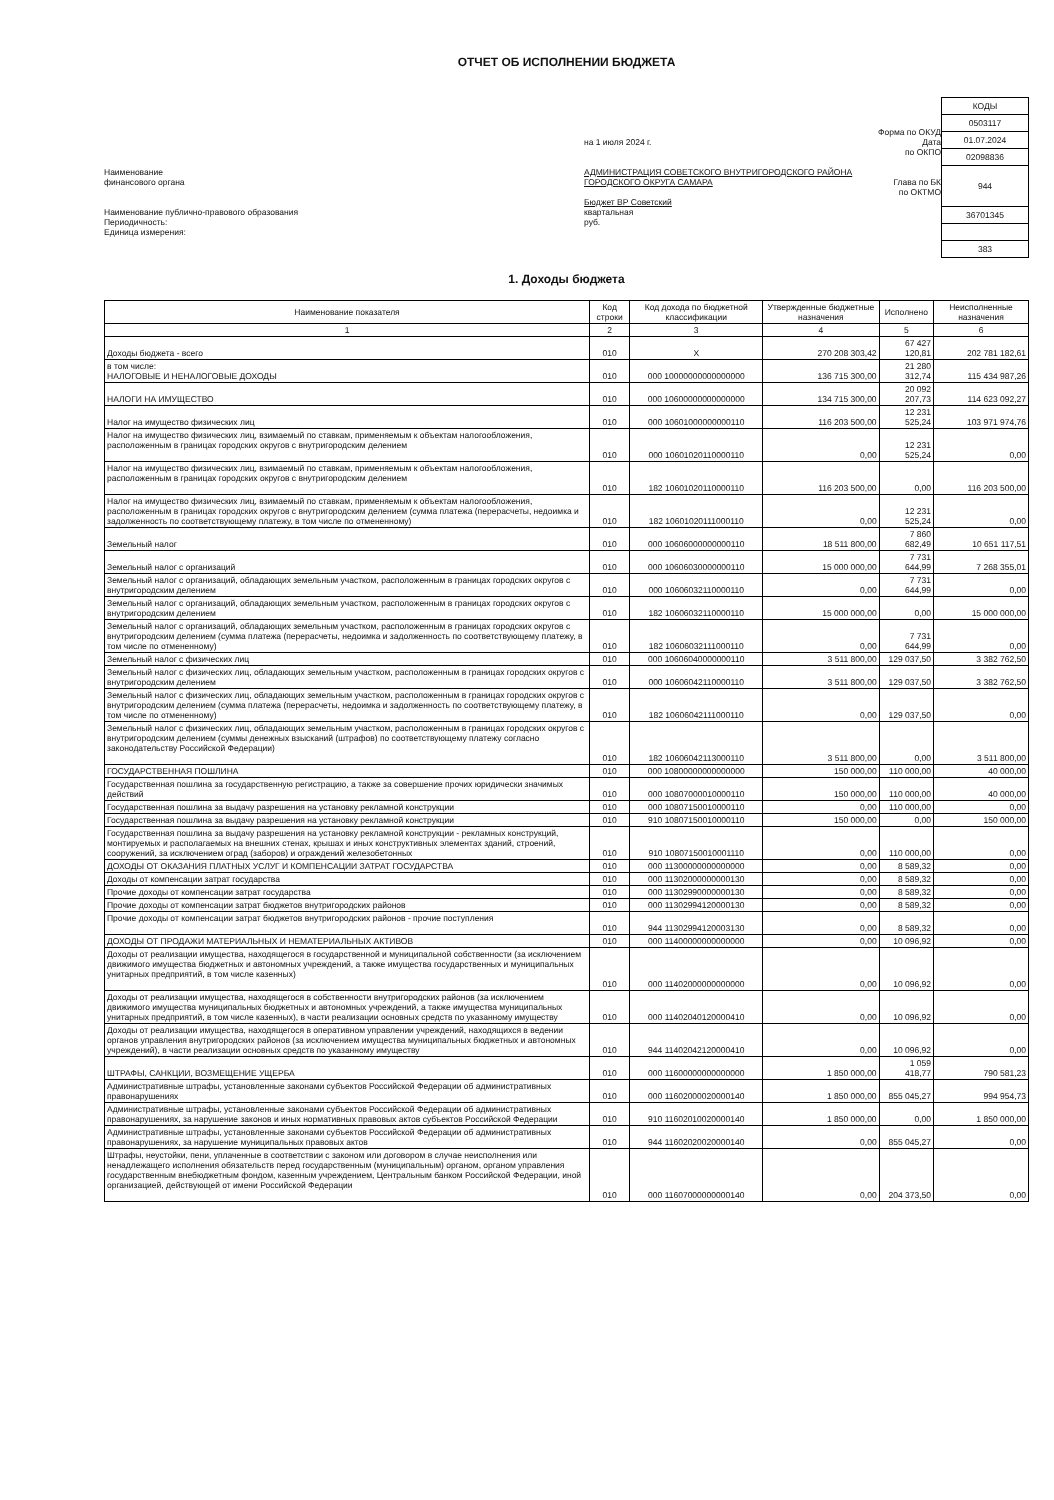ОТЧЕТ ОБ ИСПОЛНЕНИИ БЮДЖЕТА
Наименование
финансового органа
Наименование публично-правового образования
Периодичность:
Единица измерения:
на 1 июля 2024 г.
АДМИНИСТРАЦИЯ СОВЕТСКОГО ВНУТРИГОРОДСКОГО РАЙОНА ГОРОДСКОГО ОКРУГА САМАРА
Бюджет ВР Советский
квартальная
руб.
Форма по ОКУД
Дата
по ОКПО
Глава по БК
по ОКТМО
| КОДЫ |
| 0503117 |
| 01.07.2024 |
| 02098836 |
| 944 |
| 36701345 |
| 383 |
1. Доходы бюджета
| Наименование показателя | Код строки | Код дохода по бюджетной классификации | Утвержденные бюджетные назначения | Исполнено | Неисполненные назначения |
| --- | --- | --- | --- | --- | --- |
| 1 | 2 | 3 | 4 | 5 | 6 |
| Доходы бюджета - всего | 010 | X | 270 208 303,42 | 67 427 120,81 | 202 781 182,61 |
| в том числе: НАЛОГОВЫЕ И НЕНАЛОГОВЫЕ ДОХОДЫ | 010 | 000 10000000000000000 | 136 715 300,00 | 21 280 312,74 | 115 434 987,26 |
| НАЛОГИ НА ИМУЩЕСТВО | 010 | 000 10600000000000000 | 134 715 300,00 | 20 092 207,73 | 114 623 092,27 |
| Налог на имущество физических лиц | 010 | 000 10601000000000110 | 116 203 500,00 | 12 231 525,24 | 103 971 974,76 |
| Налог на имущество физических лиц, взимаемый по ставкам, применяемым к объектам налогообложения, расположенным в границах городских округов с внутригородским делением | 010 | 000 10601020110000110 | 0,00 | 12 231 525,24 | 0,00 |
| Налог на имущество физических лиц, взимаемый по ставкам, применяемым к объектам налогообложения, расположенным в границах городских округов с внутригородским делением | 010 | 182 10601020110000110 | 116 203 500,00 | 0,00 | 116 203 500,00 |
| Налог на имущество физических лиц, взимаемый по ставкам, применяемым к объектам налогообложения, расположенным в границах городских округов с внутригородским делением (сумма платежа (перерасчеты, недоимка и задолженность по соответствующему платежу, в том числе по отмененному) | 010 | 182 10601020111000110 | 0,00 | 12 231 525,24 | 0,00 |
| Земельный налог | 010 | 000 10606000000000110 | 18 511 800,00 | 7 860 682,49 | 10 651 117,51 |
| Земельный налог с организаций | 010 | 000 10606030000000110 | 15 000 000,00 | 7 731 644,99 | 7 268 355,01 |
| Земельный налог с организаций, обладающих земельным участком, расположенным в границах городских округов с внутригородским делением | 010 | 000 10606032110000110 | 0,00 | 7 731 644,99 | 0,00 |
| Земельный налог с организаций, обладающих земельным участком, расположенным в границах городских округов с внутригородским делением | 010 | 182 10606032110000110 | 15 000 000,00 | 0,00 | 15 000 000,00 |
| Земельный налог с организаций, обладающих земельным участком, расположенным в границах городских округов с внутригородским делением (сумма платежа (перерасчеты, недоимка и задолженность по соответствующему платежу, в том числе по отмененному) | 010 | 182 10606032111000110 | 0,00 | 7 731 644,99 | 0,00 |
| Земельный налог с физических лиц | 010 | 000 10606040000000110 | 3 511 800,00 | 129 037,50 | 3 382 762,50 |
| Земельный налог с физических лиц, обладающих земельным участком, расположенным в границах городских округов с внутригородским делением | 010 | 000 10606042110000110 | 3 511 800,00 | 129 037,50 | 3 382 762,50 |
| Земельный налог с физических лиц, обладающих земельным участком, расположенным в границах городских округов с внутригородским делением (сумма платежа (перерасчеты, недоимка и задолженность по соответствующему платежу, в том числе по отмененному) | 010 | 182 10606042111000110 | 0,00 | 129 037,50 | 0,00 |
| Земельный налог с физических лиц, обладающих земельным участком, расположенным в границах городских округов с внутригородским делением (суммы денежных взысканий (штрафов) по соответствующему платежу согласно законодательству Российской Федерации) | 010 | 182 10606042113000110 | 3 511 800,00 | 0,00 | 3 511 800,00 |
| ГОСУДАРСТВЕННАЯ ПОШЛИНА | 010 | 000 10800000000000000 | 150 000,00 | 110 000,00 | 40 000,00 |
| Государственная пошлина за государственную регистрацию, а также за совершение прочих юридически значимых действий | 010 | 000 10807000010000110 | 150 000,00 | 110 000,00 | 40 000,00 |
| Государственная пошлина за выдачу разрешения на установку рекламной конструкции | 010 | 000 10807150010000110 | 0,00 | 110 000,00 | 0,00 |
| Государственная пошлина за выдачу разрешения на установку рекламной конструкции | 010 | 910 10807150010000110 | 150 000,00 | 0,00 | 150 000,00 |
| Государственная пошлина за выдачу разрешения на установку рекламной конструкции - рекламных конструкций, монтируемых и располагаемых на внешних стенах, крышах и иных конструктивных элементах зданий, строений, сооружений, за исключением оград (заборов) и ограждений железобетонных | 010 | 910 10807150010001110 | 0,00 | 110 000,00 | 0,00 |
| ДОХОДЫ ОТ ОКАЗАНИЯ ПЛАТНЫХ УСЛУГ И КОМПЕНСАЦИИ ЗАТРАТ ГОСУДАРСТВА | 010 | 000 11300000000000000 | 0,00 | 8 589,32 | 0,00 |
| Доходы от компенсации затрат государства | 010 | 000 11302000000000130 | 0,00 | 8 589,32 | 0,00 |
| Прочие доходы от компенсации затрат государства | 010 | 000 11302990000000130 | 0,00 | 8 589,32 | 0,00 |
| Прочие доходы от компенсации затрат бюджетов внутригородских районов | 010 | 000 11302994120000130 | 0,00 | 8 589,32 | 0,00 |
| Прочие доходы от компенсации затрат бюджетов внутригородских районов - прочие поступления | 010 | 944 11302994120003130 | 0,00 | 8 589,32 | 0,00 |
| ДОХОДЫ ОТ ПРОДАЖИ МАТЕРИАЛЬНЫХ И НЕМАТЕРИАЛЬНЫХ АКТИВОВ | 010 | 000 11400000000000000 | 0,00 | 10 096,92 | 0,00 |
| Доходы от реализации имущества, находящегося в государственной и муниципальной собственности (за исключением движимого имущества бюджетных и автономных учреждений, а также имущества государственных и муниципальных унитарных предприятий, в том числе казенных) | 010 | 000 11402000000000000 | 0,00 | 10 096,92 | 0,00 |
| Доходы от реализации имущества, находящегося в собственности внутригородских районов (за исключением движимого имущества муниципальных бюджетных и автономных учреждений, а также имущества муниципальных унитарных предприятий, в том числе казенных), в части реализации основных средств по указанному имуществу | 010 | 000 11402040120000410 | 0,00 | 10 096,92 | 0,00 |
| Доходы от реализации имущества, находящегося в оперативном управлении учреждений, находящихся в ведении органов управления внутригородских районов (за исключением имущества муниципальных бюджетных и автономных учреждений), в части реализации основных средств по указанному имуществу | 010 | 944 11402042120000410 | 0,00 | 10 096,92 | 0,00 |
| ШТРАФЫ, САНКЦИИ, ВОЗМЕЩЕНИЕ УЩЕРБА | 010 | 000 11600000000000000 | 1 850 000,00 | 1 059 418,77 | 790 581,23 |
| Административные штрафы, установленные законами субъектов Российской Федерации об административных правонарушениях | 010 | 000 11602000020000140 | 1 850 000,00 | 855 045,27 | 994 954,73 |
| Административные штрафы, установленные законами субъектов Российской Федерации об административных правонарушениях, за нарушение законов и иных нормативных правовых актов субъектов Российской Федерации | 010 | 910 11602010020000140 | 1 850 000,00 | 0,00 | 1 850 000,00 |
| Административные штрафы, установленные законами субъектов Российской Федерации об административных правонарушениях, за нарушение муниципальных правовых актов | 010 | 944 11602020020000140 | 0,00 | 855 045,27 | 0,00 |
| Штрафы, неустойки, пени, уплаченные в соответствии с законом или договором в случае неисполнения или ненадлежащего исполнения обязательств перед государственным (муниципальным) органом, органом управления государственным внебюджетным фондом, казенным учреждением, Центральным банком Российской Федерации, иной организацией, действующей от имени Российской Федерации | 010 | 000 11607000000000140 | 0,00 | 204 373,50 | 0,00 |